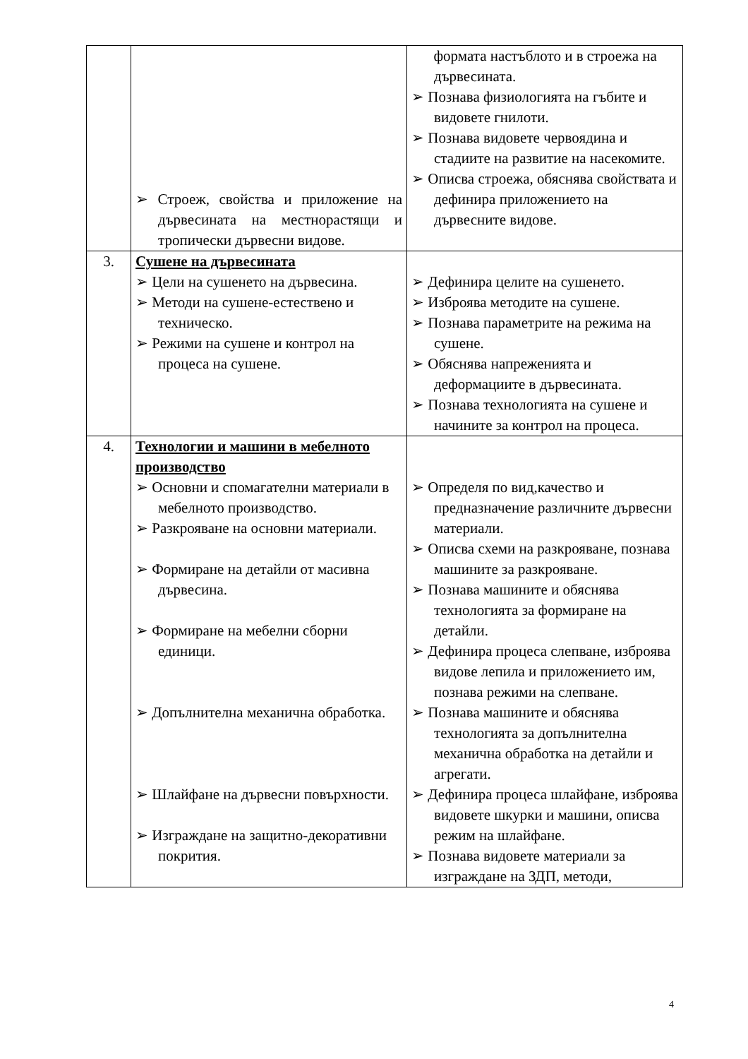| | ➢ Строеж, свойства и приложение на дървесината на местнорастящи и тропически дървесни видове. | формата настъблото и в строежа на дървесината. ➢ Познава физиологията на гъбите и видовете гнилоти. ➢ Познава видовете червоядина и стадиите на развитие на насекомите. ➢ Описва строежа, обяснява свойствата и дефинира приложението на дървесните видове. |
| 3. | Сушене на дървесината ➢ Цели на сушенето на дървесина. ➢ Методи на сушене-естествено и техническо. ➢ Режими на сушене и контрол на процеса на сушене. | ➢ Дефинира целите на сушенето. ➢ Изброява методите на сушене. ➢ Познава параметрите на режима на сушене. ➢ Обяснява напреженията и деформациите в дървесината. ➢ Познава технологията на сушене и начините за контрол на процеса. |
| 4. | Технологии и машини в мебелното производство ➢ Основни и спомагателни материали в мебелното производство. ➢ Разкрояване на основни материали. ➢ Формиране на детайли от масивна дървесина. ➢ Формиране на мебелни сборни единици. ➢ Допълнителна механична обработка. ➢ Шлайфане на дървесни повърхности. ➢ Изграждане на защитно-декоративни покрития. | ➢ Определя по вид,качество и предназначение различните дървесни материали. ➢ Описва схеми на разкрояване, познава машините за разкрояване. ➢ Познава машините и обяснява технологията за формиране на детайли. ➢ Дефинира процеса слепване, изброява видове лепила и приложението им, познава режими на слепване. ➢ Познава машините и обяснява технологията за допълнителна механична обработка на детайли и агрегати. ➢ Дефинира процеса шлайфане, изброява видовете шкурки и машини, описва режим на шлайфане. ➢ Познава видовете материали за изграждане на ЗДП, методи, |
4